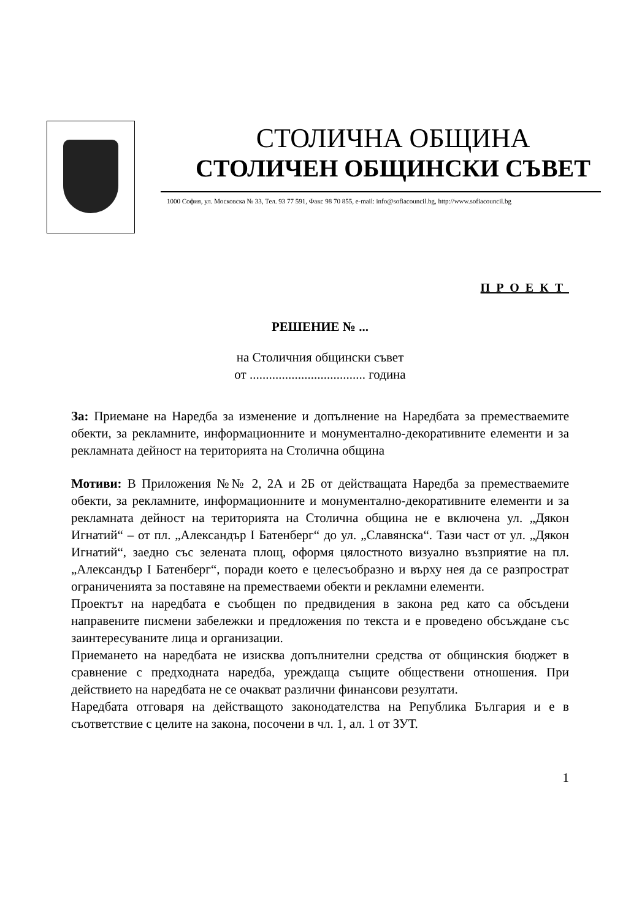СТОЛИЧНА ОБЩИНА
СТОЛИЧЕН ОБЩИНСКИ СЪВЕТ
1000 София, ул. Московска № 33, Тел. 93 77 591, Факс 98 70 855, e-mail: info@sofiacouncil.bg, http://www.sofiacouncil.bg
ПРОЕКТ
РЕШЕНИЕ № ...
на Столичния общински съвет
от .................................... година
За: Приемане на Наредба за изменение и допълнение на Наредбата за преместваемите обекти, за рекламните, информационните и монументално-декоративните елементи и за рекламната дейност на територията на Столична община
Мотиви: В Приложения №№ 2, 2А и 2Б от действащата Наредба за преместваемите обекти, за рекламните, информационните и монументално-декоративните елементи и за рекламната дейност на територията на Столична община не е включена ул. „Дякон Игнатий“ – от пл. „Александър I Батенберг“ до ул. „Славянска“. Тази част от ул. „Дякон Игнатий“, заедно със зелената площ, оформя цялостното визуално възприятие на пл. „Александър I Батенберг“, поради което е целесъобразно и върху нея да се разпрострат ограниченията за поставяне на преместваеми обекти и рекламни елементи.
Проектът на наредбата е съобщен по предвидения в закона ред като са обсъдени направените писмени забележки и предложения по текста и е проведено обсъждане със заинтересуваните лица и организации.
Приемането на наредбата не изисква допълнителни средства от общинския бюджет в сравнение с предходната наредба, уреждаща същите обществени отношения. При действието на наредбата не се очакват различни финансови резултати.
Наредбата отговаря на действащото законодателства на Република България и е в съответствие с целите на закона, посочени в чл. 1, ал. 1 от ЗУТ.
1